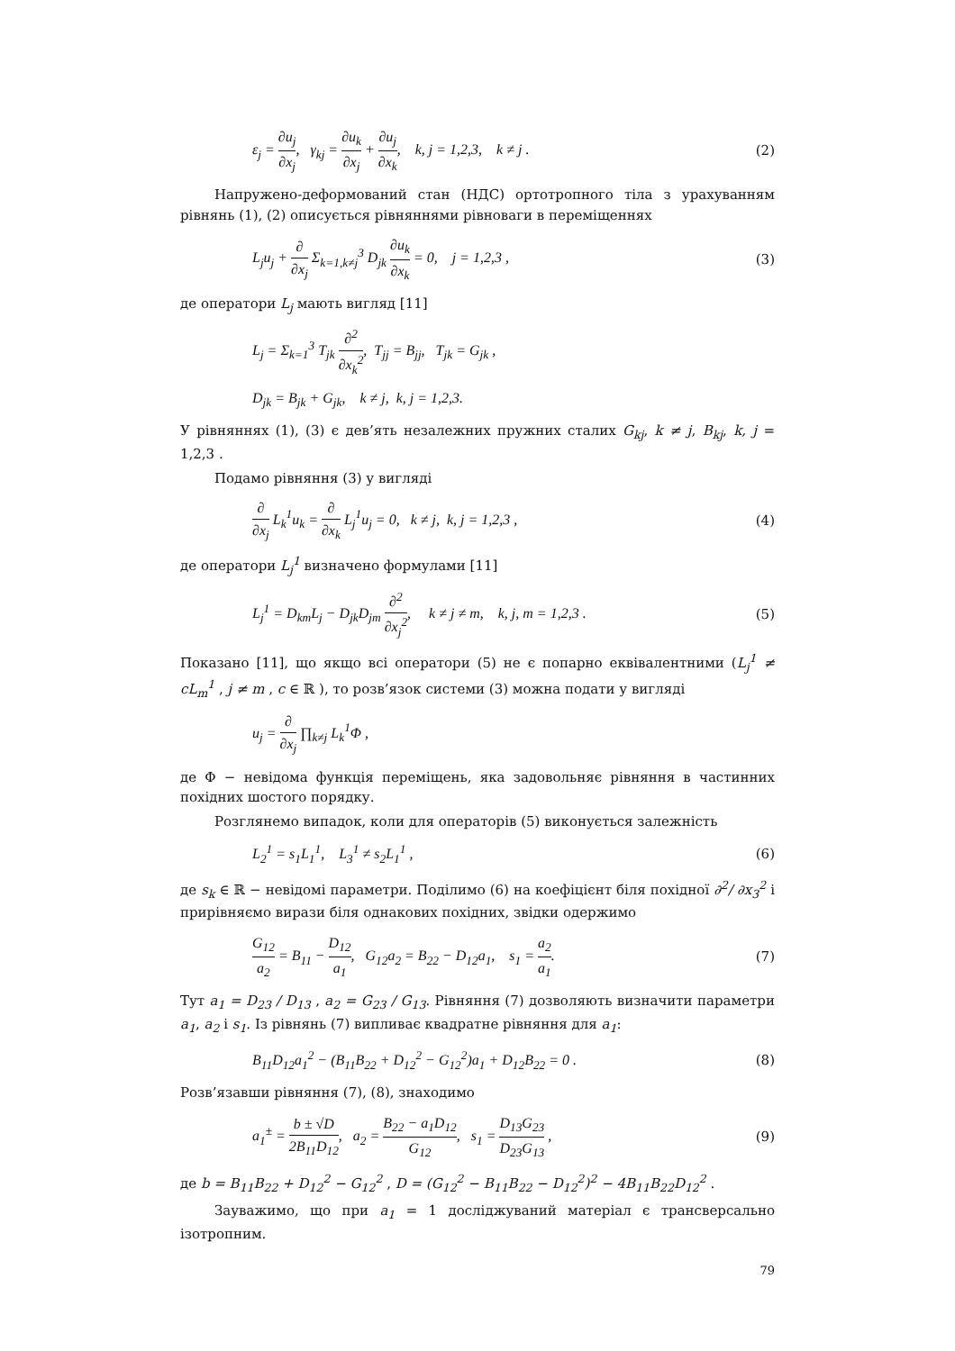ε<sub>j</sub> = ∂u<sub>j</sub> ∂x<sub>j</sub>, γ<sub>kj</sub> = ∂u<sub>k</sub> ∂x<sub>j</sub> + ∂u<sub>j</sub> ∂x<sub>k</sub>, k, j = 1,2,3, k ≠ j . (2)
Напружено-деформований стан (НДС) ортотропного тіла з урахуванням рівнянь (1), (2) описується рівняннями рівноваги в переміщеннях
L<sub>j</sub>u<sub>j</sub> + ∂ ∂x<sub>j</sub> Σ<sub>k=1,k≠j</sub><sup>3</sup> D<sub>jk</sub> ∂u<sub>k</sub> ∂x<sub>k</sub> = 0, j = 1,2,3 , (3)
де оператори L<sub>j</sub> мають вигляд [11]
L<sub>j</sub> = Σ<sub>k=1</sub><sup>3</sup> T<sub>jk</sub> ∂<sup>2</sup> ∂x<sub>k</sub><sup>2</sup>, T<sub>jj</sub> = B<sub>jj</sub>, T<sub>jk</sub> = G<sub>jk</sub> ,
D<sub>jk</sub> = B<sub>jk</sub> + G<sub>jk</sub>, k ≠ j, k, j = 1,2,3.
У рівняннях (1), (3) є дев’ять незалежних пружних сталих G<sub>kj</sub>, k ≠ j, B<sub>kj</sub>, k, j = 1,2,3 .
Подамо рівняння (3) у вигляді
∂ ∂x<sub>j</sub> L<sub>k</sub><sup>1</sup>u<sub>k</sub> = ∂ ∂x<sub>k</sub> L<sub>j</sub><sup>1</sup>u<sub>j</sub> = 0, k ≠ j, k, j = 1,2,3 , (4)
де оператори L<sub>j</sub><sup>1</sup> визначено формулами [11]
L<sub>j</sub><sup>1</sup> = D<sub>km</sub>L<sub>j</sub> − D<sub>jk</sub>D<sub>jm</sub> ∂<sup>2</sup> ∂x<sub>j</sub><sup>2</sup>, k ≠ j ≠ m, k, j, m = 1,2,3 . (5)
Показано [11], що якщо всі оператори (5) не є попарно еквівалентними (L<sub>j</sub><sup>1</sup> ≠ cL<sub>m</sub><sup>1</sup> , j ≠ m , c ∈ ℝ ), то розв’язок системи (3) можна подати у вигляді
u<sub>j</sub> = ∂ ∂x<sub>j</sub> ∏<sub>k≠j</sub> L<sub>k</sub><sup>1</sup>Φ ,
де Φ − невідома функція переміщень, яка задовольняє рівняння в частинних похідних шостого порядку.
Розглянемо випадок, коли для операторів (5) виконується залежність
L<sub>2</sub><sup>1</sup> = s<sub>1</sub>L<sub>1</sub><sup>1</sup>, L<sub>3</sub><sup>1</sup> ≠ s<sub>2</sub>L<sub>1</sub><sup>1</sup> , (6)
де s<sub>k</sub> ∈ ℝ − невідомі параметри. Поділимо (6) на коефіцієнт біля похідної ∂<sup>2</sup>/ ∂x<sub>3</sub><sup>2</sup> і прирівняємо вирази біля однакових похідних, звідки одержимо
G<sub>12</sub> a<sub>2</sub> = B<sub>11</sub> − D<sub>12</sub> a<sub>1</sub>, G<sub>12</sub>a<sub>2</sub> = B<sub>22</sub> − D<sub>12</sub>a<sub>1</sub>, s<sub>1</sub> = a<sub>2</sub> a<sub>1</sub>. (7)
Тут a<sub>1</sub> = D<sub>23</sub> / D<sub>13</sub> , a<sub>2</sub> = G<sub>23</sub> / G<sub>13</sub>. Рівняння (7) дозволяють визначити параметри a<sub>1</sub>, a<sub>2</sub> і s<sub>1</sub>. Із рівнянь (7) випливає квадратне рівняння для a<sub>1</sub>:
B<sub>11</sub>D<sub>12</sub>a<sub>1</sub><sup>2</sup> − (B<sub>11</sub>B<sub>22</sub> + D<sub>12</sub><sup>2</sup> − G<sub>12</sub><sup>2</sup>)a<sub>1</sub> + D<sub>12</sub>B<sub>22</sub> = 0 . (8)
Розв’язавши рівняння (7), (8), знаходимо
a<sub>1</sub><sup>±</sup> = b ± √D 2B<sub>11</sub>D<sub>12</sub>, a<sub>2</sub> = B<sub>22</sub> − a<sub>1</sub>D<sub>12</sub> G<sub>12</sub>, s<sub>1</sub> = D<sub>13</sub>G<sub>23</sub> D<sub>23</sub>G<sub>13</sub> , (9)
де b = B<sub>11</sub>B<sub>22</sub> + D<sub>12</sub><sup>2</sup> − G<sub>12</sub><sup>2</sup> , D = (G<sub>12</sub><sup>2</sup> − B<sub>11</sub>B<sub>22</sub> − D<sub>12</sub><sup>2</sup>)<sup>2</sup> − 4B<sub>11</sub>B<sub>22</sub>D<sub>12</sub><sup>2</sup> .
Зауважимо, що при a<sub>1</sub> = 1 досліджуваний матеріал є трансверсально ізотропним.
79